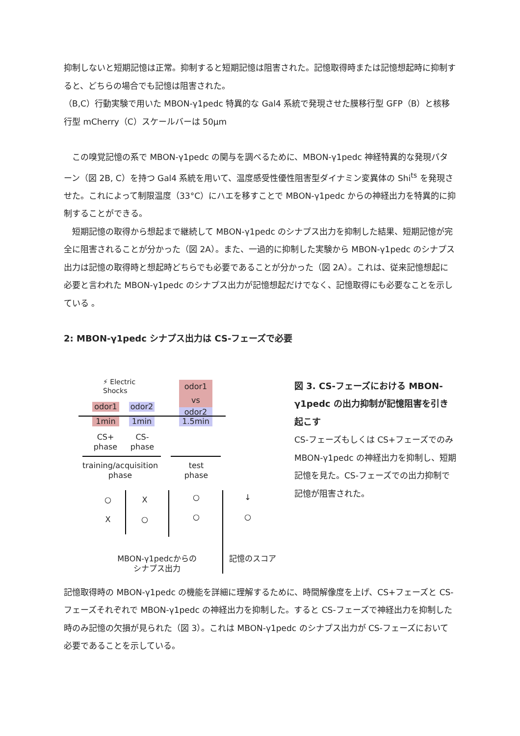抑制しないと短期記憶は正常。抑制すると短期記憶は阻害された。記憶取得時または記憶想起時に抑制すると、どちらの場合でも記憶は阻害された。
（B,C）行動実験で用いた MBON-γ1pedc 特異的な Gal4 系統で発現させた膜移行型 GFP（B）と核移行型 mCherry（C）スケールバーは 50μm
　この嗅覚記憶の系で MBON-γ1pedc の関与を調べるために、MBON-γ1pedc 神経特異的な発現パターン（図 2B, C）を持つ Gal4 系統を用いて、温度感受性優性阻害型ダイナミン変異体の Shi<sup>ts</sup> を発現させた。これによって制限温度（33°C）にハエを移すことで MBON-γ1pedc からの神経出力を特異的に抑制することができる。
　短期記憶の取得から想起まで継続して MBON-γ1pedc のシナプス出力を抑制した結果、短期記憶が完全に阻害されることが分かった（図 2A）。また、一過的に抑制した実験から MBON-γ1pedc のシナプス出力は記憶の取得時と想起時どちらでも必要であることが分かった（図 2A）。これは、従来記憶想起に必要と言われた MBON-γ1pedc のシナプス出力が記憶想起だけでなく、記憶取得にも必要なことを示している 。
2: MBON-γ1pedc シナプス出力は CS-フェーズで必要
⚡ Electric
Shocks
odor1
1min
odor2
1min
odor1
vs
odor2
1.5min
CS+
phase
CS-
phase
training/acquisition
phase
test
phase
○
X
X
○
○
○
↓
○
MBON-γ1pedcからの
シナプス出力
記憶のスコア
図 3. CS-フェーズにおける MBON-γ1pedc の出力抑制が記憶阻害を引き起こす
CS-フェーズもしくは CS+フェーズでのみ MBON-γ1pedc の神経出力を抑制し、短期記憶を見た。CS-フェーズでの出力抑制で記憶が阻害された。
記憶取得時の MBON-γ1pedc の機能を詳細に理解するために、時間解像度を上げ、CS+フェーズと CS-フェーズそれぞれで MBON-γ1pedc の神経出力を抑制した。すると CS-フェーズで神経出力を抑制した時のみ記憶の欠損が見られた（図 3）。これは MBON-γ1pedc のシナプス出力が CS-フェーズにおいて必要であることを示している。